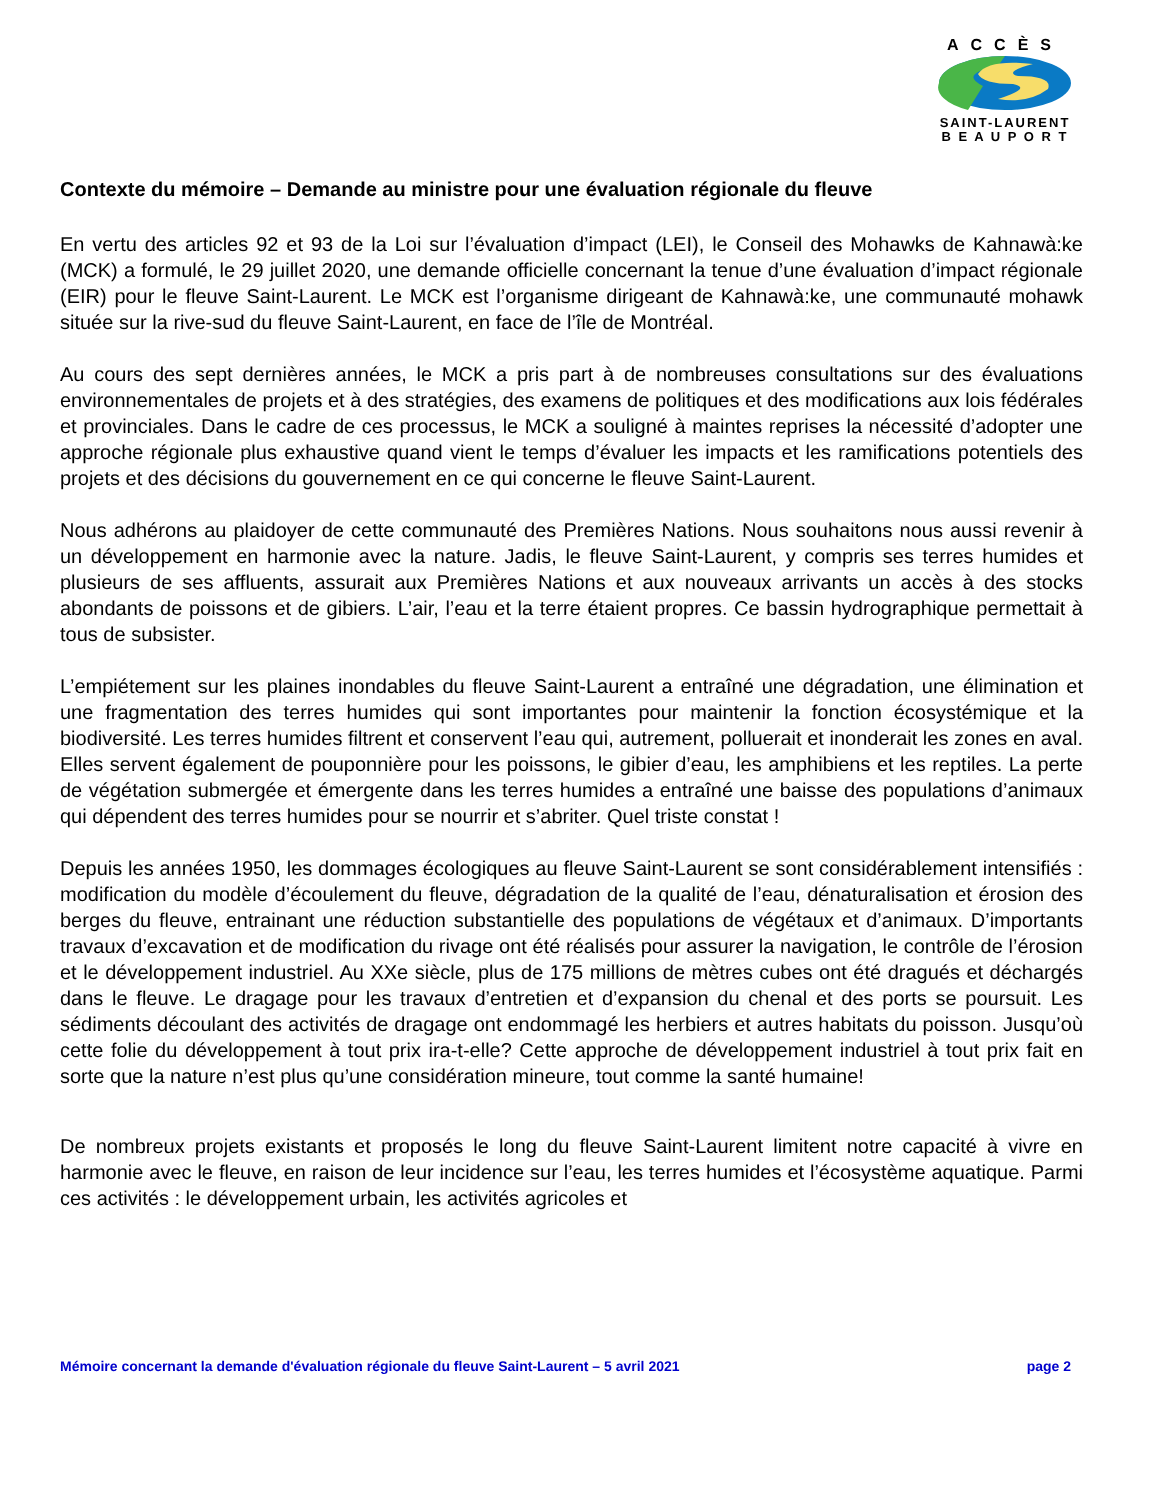ACCÈS
SAINT-LAURENT
B E A U P O R T
Contexte du mémoire – Demande au ministre pour une évaluation régionale du fleuve
En vertu des articles 92 et 93 de la Loi sur l’évaluation d’impact (LEI), le Conseil des Mohawks de Kahnawà:ke (MCK) a formulé, le 29 juillet 2020, une demande officielle concernant la tenue d’une évaluation d’impact régionale (EIR) pour le fleuve Saint-Laurent. Le MCK est l’organisme dirigeant de Kahnawà:ke, une communauté mohawk située sur la rive-sud du fleuve Saint-Laurent, en face de l’île de Montréal.
Au cours des sept dernières années, le MCK a pris part à de nombreuses consultations sur des évaluations environnementales de projets et à des stratégies, des examens de politiques et des modifications aux lois fédérales et provinciales. Dans le cadre de ces processus, le MCK a souligné à maintes reprises la nécessité d’adopter une approche régionale plus exhaustive quand vient le temps d’évaluer les impacts et les ramifications potentiels des projets et des décisions du gouvernement en ce qui concerne le fleuve Saint-Laurent.
Nous adhérons au plaidoyer de cette communauté des Premières Nations. Nous souhaitons nous aussi revenir à un développement en harmonie avec la nature. Jadis, le fleuve Saint-Laurent, y compris ses terres humides et plusieurs de ses affluents, assurait aux Premières Nations et aux nouveaux arrivants un accès à des stocks abondants de poissons et de gibiers. L’air, l’eau et la terre étaient propres. Ce bassin hydrographique permettait à tous de subsister.
L’empiétement sur les plaines inondables du fleuve Saint-Laurent a entraîné une dégradation, une élimination et une fragmentation des terres humides qui sont importantes pour maintenir la fonction écosystémique et la biodiversité. Les terres humides filtrent et conservent l’eau qui, autrement, polluerait et inonderait les zones en aval. Elles servent également de pouponnière pour les poissons, le gibier d’eau, les amphibiens et les reptiles. La perte de végétation submergée et émergente dans les terres humides a entraîné une baisse des populations d’animaux qui dépendent des terres humides pour se nourrir et s’abriter. Quel triste constat !
Depuis les années 1950, les dommages écologiques au fleuve Saint-Laurent se sont considérablement intensifiés : modification du modèle d’écoulement du fleuve, dégradation de la qualité de l’eau, dénaturalisation et érosion des berges du fleuve, entrainant une réduction substantielle des populations de végétaux et d’animaux. D’importants travaux d’excavation et de modification du rivage ont été réalisés pour assurer la navigation, le contrôle de l’érosion et le développement industriel. Au XXe siècle, plus de 175 millions de mètres cubes ont été dragués et déchargés dans le fleuve. Le dragage pour les travaux d’entretien et d’expansion du chenal et des ports se poursuit. Les sédiments découlant des activités de dragage ont endommagé les herbiers et autres habitats du poisson. Jusqu’où cette folie du développement à tout prix ira-t-elle? Cette approche de développement industriel à tout prix fait en sorte que la nature n’est plus qu’une considération mineure, tout comme la santé humaine!
De nombreux projets existants et proposés le long du fleuve Saint-Laurent limitent notre capacité à vivre en harmonie avec le fleuve, en raison de leur incidence sur l’eau, les terres humides et l’écosystème aquatique. Parmi ces activités : le développement urbain, les activités agricoles et
Mémoire concernant la demande d'évaluation régionale du fleuve Saint-Laurent – 5 avril 2021 page 2